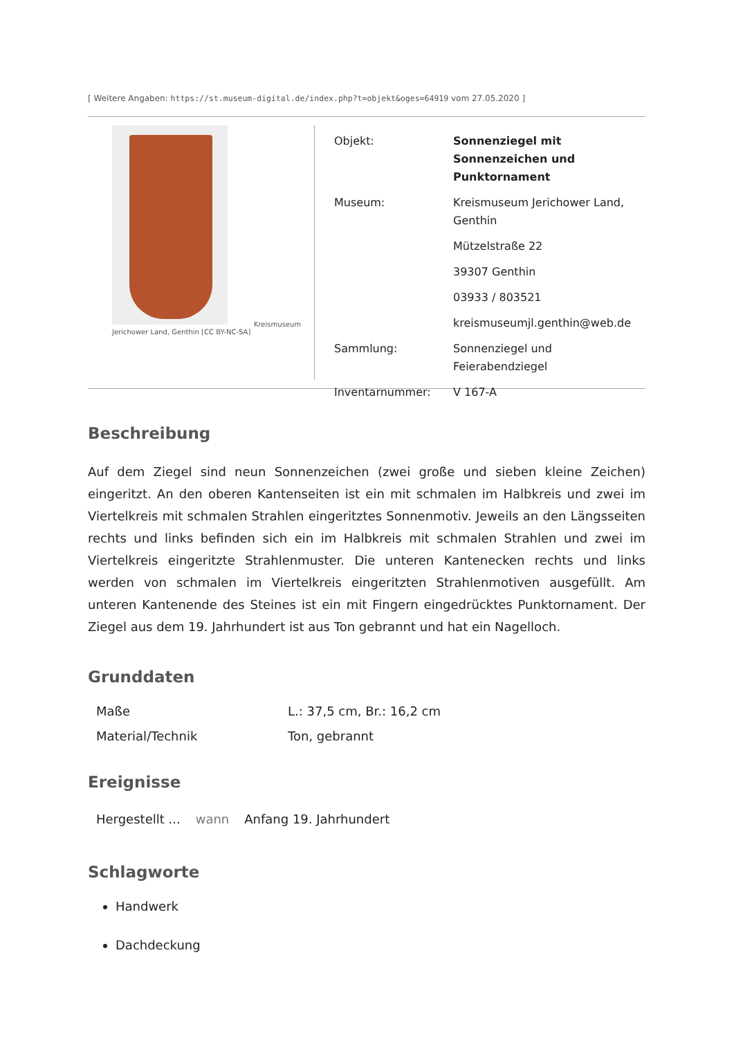[ Weitere Angaben: https://st.museum-digital.de/index.php?t=objekt&oges=64919 vom 27.05.2020 ]
Kreismuseum Jerichower Land, Genthin [CC BY-NC-SA]
| Objekt: | Sonnenziegel mit Sonnenzeichen und Punktornament |
| Museum: | Kreismuseum Jerichower Land, Genthin |
| | Mützelstraße 22 |
| | 39307 Genthin |
| | 03933 / 803521 |
| | kreismuseumjl.genthin@web.de |
| Sammlung: | Sonnenziegel und Feierabendziegel |
| Inventarnummer: | V 167-A |
Beschreibung
Auf dem Ziegel sind neun Sonnenzeichen (zwei große und sieben kleine Zeichen) eingeritzt. An den oberen Kantenseiten ist ein mit schmalen im Halbkreis und zwei im Viertelkreis mit schmalen Strahlen eingeritztes Sonnenmotiv. Jeweils an den Längsseiten rechts und links befinden sich ein im Halbkreis mit schmalen Strahlen und zwei im Viertelkreis eingeritzte Strahlenmuster. Die unteren Kantenecken rechts und links werden von schmalen im Viertelkreis eingeritzten Strahlenmotiven ausgefüllt. Am unteren Kantenende des Steines ist ein mit Fingern eingedrücktes Punktornament. Der Ziegel aus dem 19. Jahrhundert ist aus Ton gebrannt und hat ein Nagelloch.
Grunddaten
| Maße | L.: 37,5 cm, Br.: 16,2 cm |
| Material/Technik | Ton, gebrannt |
Ereignisse
| Hergestellt ... | wann | Anfang 19. Jahrhundert |
Schlagworte
Handwerk
Dachdeckung